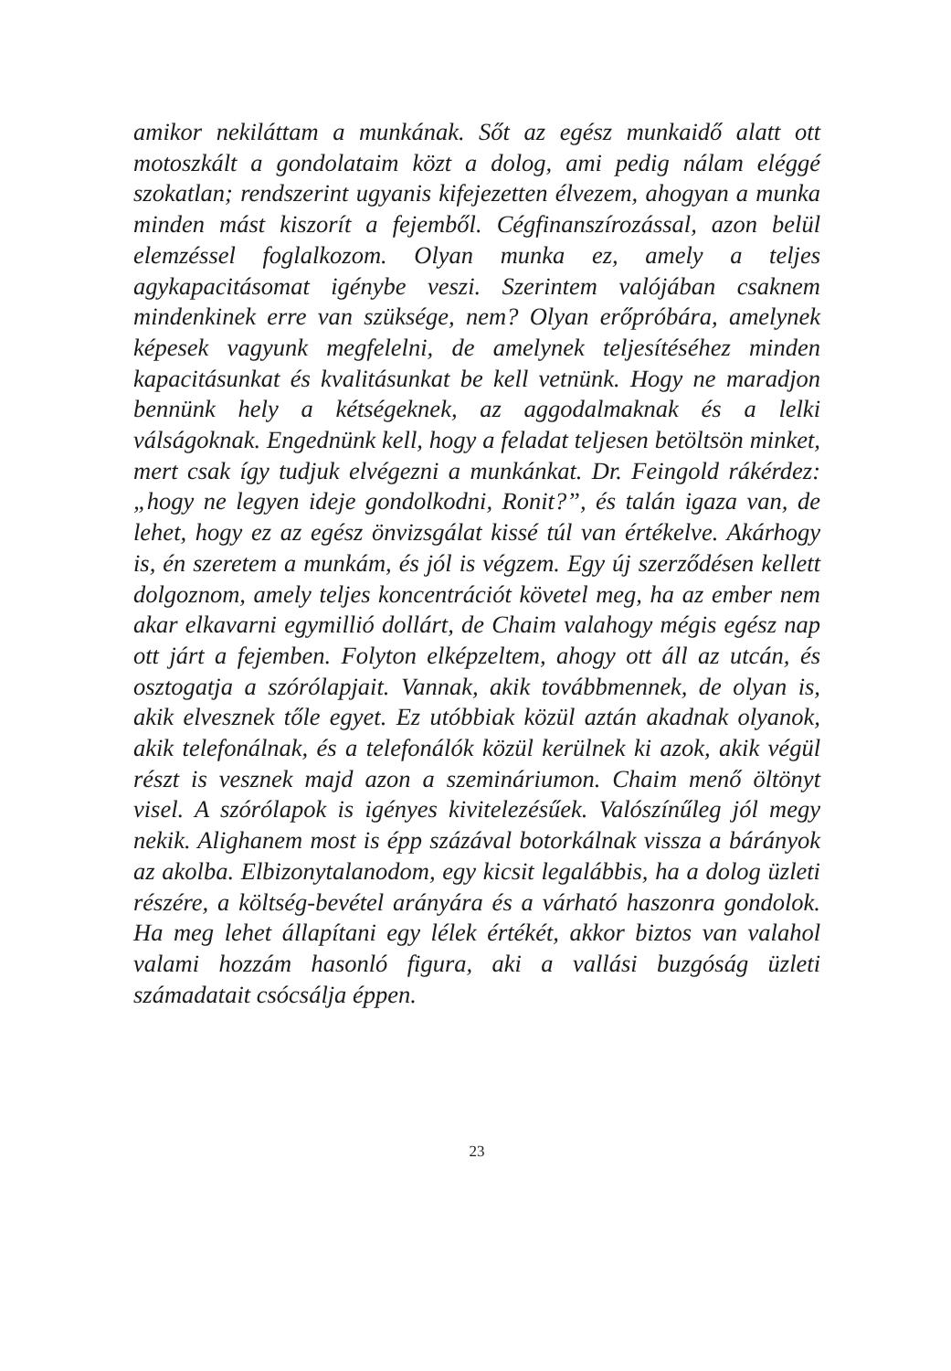amikor nekiláttam a munkának. Sőt az egész munkaidő alatt ott motoszkált a gondolataim közt a dolog, ami pedig nálam eléggé szokatlan; rendszerint ugyanis kifejezetten élvezem, ahogyan a munka minden mást kiszorít a fejemből. Cégfinanszírozással, azon belül elemzéssel foglalkozom. Olyan munka ez, amely a teljes agykapacitásomat igénybe veszi. Szerintem valójában csaknem mindenkinek erre van szüksége, nem? Olyan erőpróbára, amelynek képesek vagyunk megfelelni, de amelynek teljesítéséhez minden kapacitásunkat és kvalitásunkat be kell vetnünk. Hogy ne maradjon bennünk hely a kétségeknek, az aggodalmaknak és a lelki válságoknak. Engednünk kell, hogy a feladat teljesen betöltsön minket, mert csak így tudjuk elvégezni a munkánkat. Dr. Feingold rákérdez: „hogy ne legyen ideje gondolkodni, Ronit?”, és talán igaza van, de lehet, hogy ez az egész önvizsgálat kissé túl van értékelve. Akárhogy is, én szeretem a munkám, és jól is végzem. Egy új szerződésen kellett dolgoznom, amely teljes koncentrációt követel meg, ha az ember nem akar elkavarni egymillió dollárt, de Chaim valahogy mégis egész nap ott járt a fejemben. Folyton elképzeltem, ahogy ott áll az utcán, és osztogatja a szórólapjait. Vannak, akik továbbmennek, de olyan is, akik elvesznek tőle egyet. Ez utóbbiak közül aztán akadnak olyanok, akik telefonálnak, és a telefonálók közül kerülnek ki azok, akik végül részt is vesznek majd azon a szemináriumon. Chaim menő öltönyt visel. A szórólapok is igényes kivitelezésűek. Valószínűleg jól megy nekik. Alighanem most is épp százával botorkálnak vissza a bárányok az akolba. Elbizonytalanodom, egy kicsit legalábbis, ha a dolog üzleti részére, a költség-bevétel arányára és a várható haszonra gondolok. Ha meg lehet állapítani egy lélek értékét, akkor biztos van valahol valami hozzám hasonló figura, aki a vallási buzgóság üzleti számadatait csócsálja éppen.
23